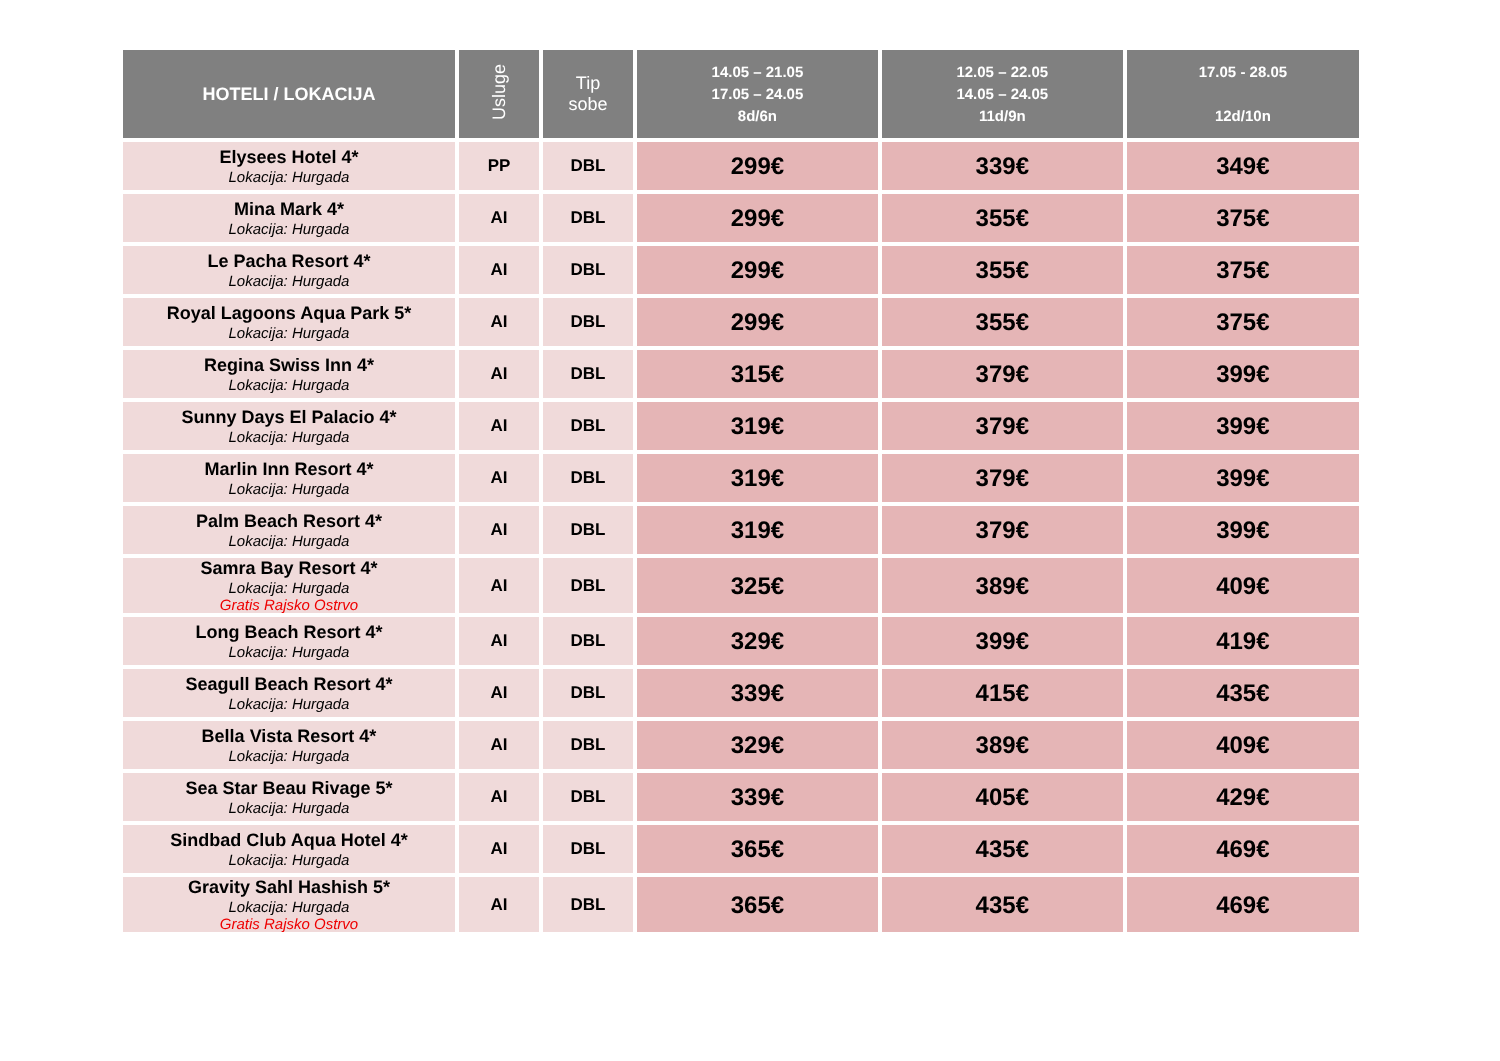| HOTELI / LOKACIJA | Usluge | Tip sobe | 14.05 – 21.05 17.05 – 24.05 8d/6n | 12.05 – 22.05 14.05 – 24.05 11d/9n | 17.05 - 28.05 12d/10n |
| --- | --- | --- | --- | --- | --- |
| Elysees Hotel 4* Lokacija: Hurgada | PP | DBL | 299€ | 339€ | 349€ |
| Mina Mark 4* Lokacija: Hurgada | AI | DBL | 299€ | 355€ | 375€ |
| Le Pacha Resort 4* Lokacija: Hurgada | AI | DBL | 299€ | 355€ | 375€ |
| Royal Lagoons Aqua Park 5* Lokacija: Hurgada | AI | DBL | 299€ | 355€ | 375€ |
| Regina Swiss Inn 4* Lokacija: Hurgada | AI | DBL | 315€ | 379€ | 399€ |
| Sunny Days El Palacio 4* Lokacija: Hurgada | AI | DBL | 319€ | 379€ | 399€ |
| Marlin Inn Resort 4* Lokacija: Hurgada | AI | DBL | 319€ | 379€ | 399€ |
| Palm Beach Resort 4* Lokacija: Hurgada | AI | DBL | 319€ | 379€ | 399€ |
| Samra Bay Resort 4* Lokacija: Hurgada Gratis Rajsko Ostrvo | AI | DBL | 325€ | 389€ | 409€ |
| Long Beach Resort 4* Lokacija: Hurgada | AI | DBL | 329€ | 399€ | 419€ |
| Seagull Beach Resort 4* Lokacija: Hurgada | AI | DBL | 339€ | 415€ | 435€ |
| Bella Vista Resort 4* Lokacija: Hurgada | AI | DBL | 329€ | 389€ | 409€ |
| Sea Star Beau Rivage 5* Lokacija: Hurgada | AI | DBL | 339€ | 405€ | 429€ |
| Sindbad Club Aqua Hotel 4* Lokacija: Hurgada | AI | DBL | 365€ | 435€ | 469€ |
| Gravity Sahl Hashish 5* Lokacija: Hurgada Gratis Rajsko Ostrvo | AI | DBL | 365€ | 435€ | 469€ |